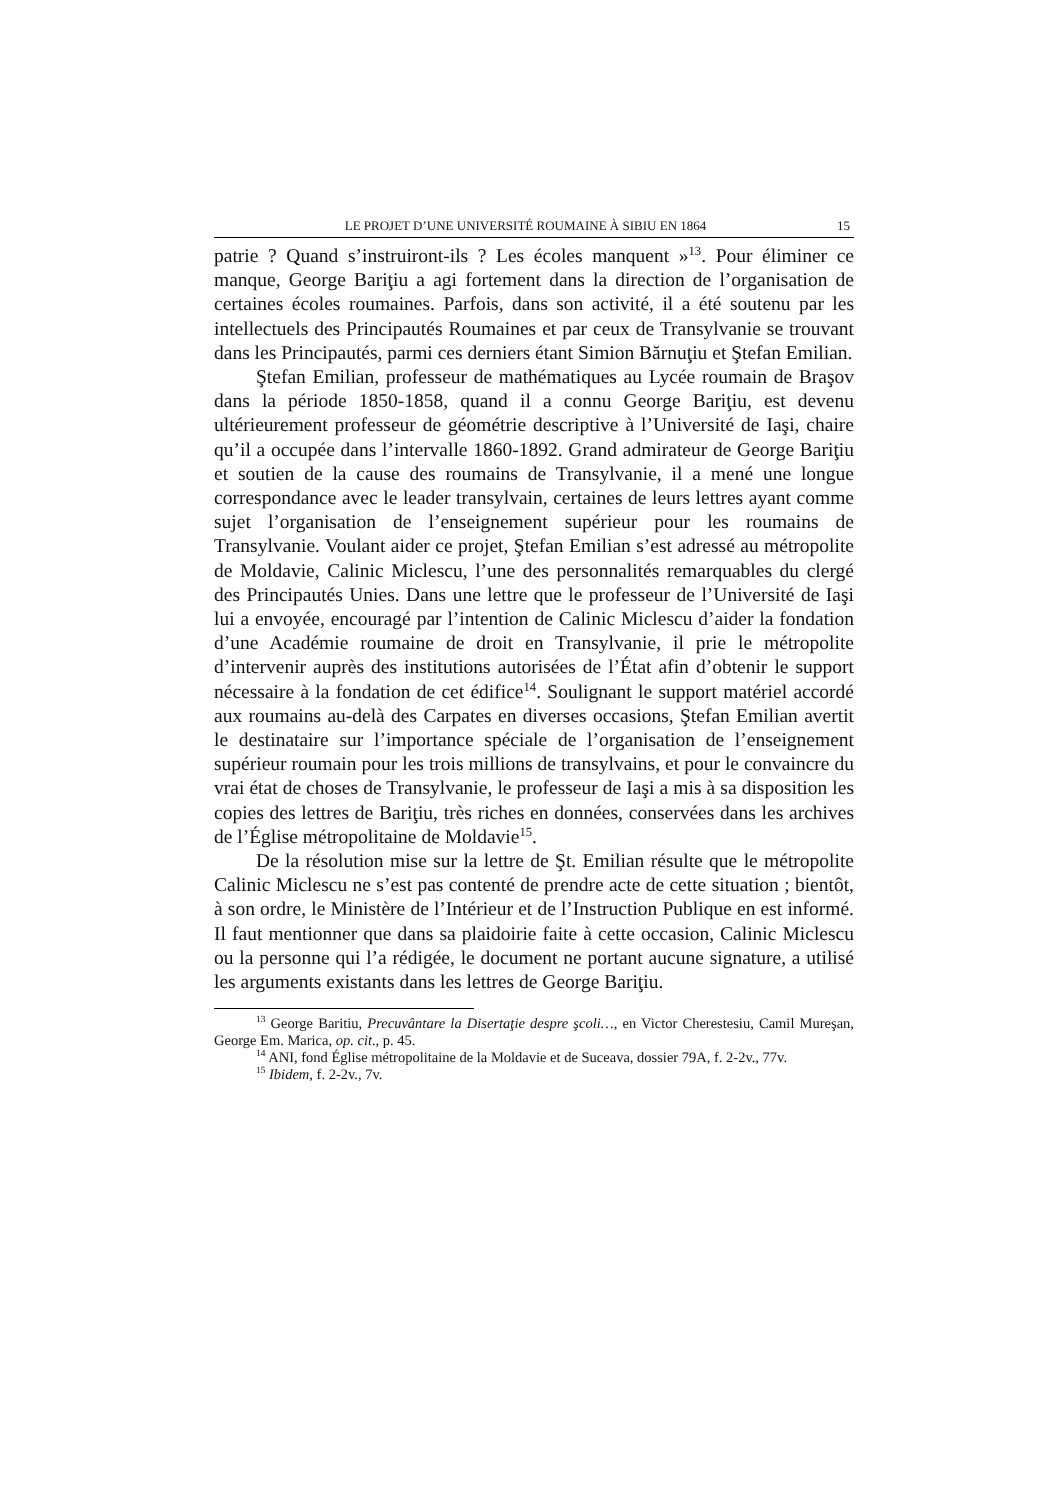LE PROJET D’UNE UNIVERSITÉ ROUMAINE À SIBIU EN 1864 15
patrie ? Quand s’instruiront-ils ? Les écoles manquent »<sup>13</sup>. Pour éliminer ce manque, George Bariţiu a agi fortement dans la direction de l’organisation de certaines écoles roumaines. Parfois, dans son activité, il a été soutenu par les intellectuels des Principautés Roumaines et par ceux de Transylvanie se trouvant dans les Principautés, parmi ces derniers étant Simion Bărnuţiu et Ştefan Emilian.
Ştefan Emilian, professeur de mathématiques au Lycée roumain de Braşov dans la période 1850-1858, quand il a connu George Bariţiu, est devenu ultérieurement professeur de géométrie descriptive à l’Université de Iaşi, chaire qu’il a occupée dans l’intervalle 1860-1892. Grand admirateur de George Bariţiu et soutien de la cause des roumains de Transylvanie, il a mené une longue correspondance avec le leader transylvain, certaines de leurs lettres ayant comme sujet l’organisation de l’enseignement supérieur pour les roumains de Transylvanie. Voulant aider ce projet, Ştefan Emilian s’est adressé au métropolite de Moldavie, Calinic Miclescu, l’une des personnalités remarquables du clergé des Principautés Unies. Dans une lettre que le professeur de l’Université de Iaşi lui a envoyée, encouragé par l’intention de Calinic Miclescu d’aider la fondation d’une Académie roumaine de droit en Transylvanie, il prie le métropolite d’intervenir auprès des institutions autorisées de l’État afin d’obtenir le support nécessaire à la fondation de cet édifice<sup>14</sup>. Soulignant le support matériel accordé aux roumains au-delà des Carpates en diverses occasions, Ştefan Emilian avertit le destinataire sur l’importance spéciale de l’organisation de l’enseignement supérieur roumain pour les trois millions de transylvains, et pour le convaincre du vrai état de choses de Transylvanie, le professeur de Iaşi a mis à sa disposition les copies des lettres de Bariţiu, très riches en données, conservées dans les archives de l’Église métropolitaine de Moldavie<sup>15</sup>.
De la résolution mise sur la lettre de Şt. Emilian résulte que le métropolite Calinic Miclescu ne s’est pas contenté de prendre acte de cette situation ; bientôt, à son ordre, le Ministère de l’Intérieur et de l’Instruction Publique en est informé. Il faut mentionner que dans sa plaidoirie faite à cette occasion, Calinic Miclescu ou la personne qui l’a rédigée, le document ne portant aucune signature, a utilisé les arguments existants dans les lettres de George Bariţiu.
<sup>13</sup> George Baritiu, Precuvântare la Disertaţie despre şcoli…, en Victor Cherestesiu, Camil Mureşan, George Em. Marica, op. cit., p. 45.
<sup>14</sup> ANI, fond Église métropolitaine de la Moldavie et de Suceava, dossier 79A, f. 2-2v., 77v.
<sup>15</sup> Ibidem, f. 2-2v., 7v.